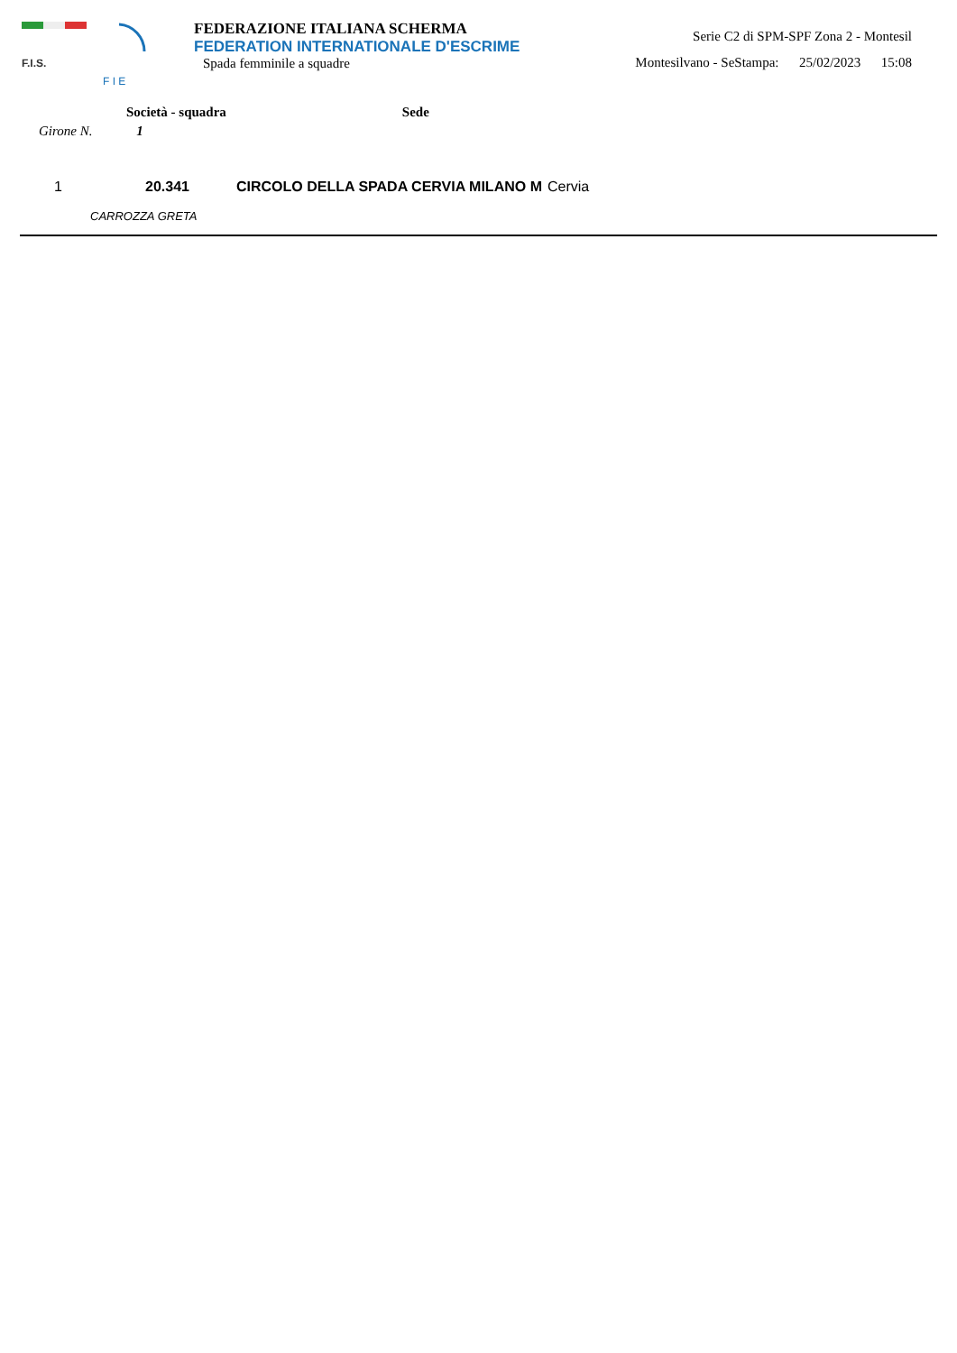F.I.S.
F I E
FEDERAZIONE ITALIANA SCHERMA
FEDERATION INTERNATIONALE D'ESCRIME
Spada femminile a squadre
Serie C2 di SPM-SPF Zona 2 - Montesil
Montesilvano - SeStampa: 25/02/2023 15:08
Società - squadra Sede
Girone N. 1
| 1 | 20.341 | CIRCOLO DELLA SPADA CERVIA MILANO M | Cervia |
| | CARROZZA GRETA | | |